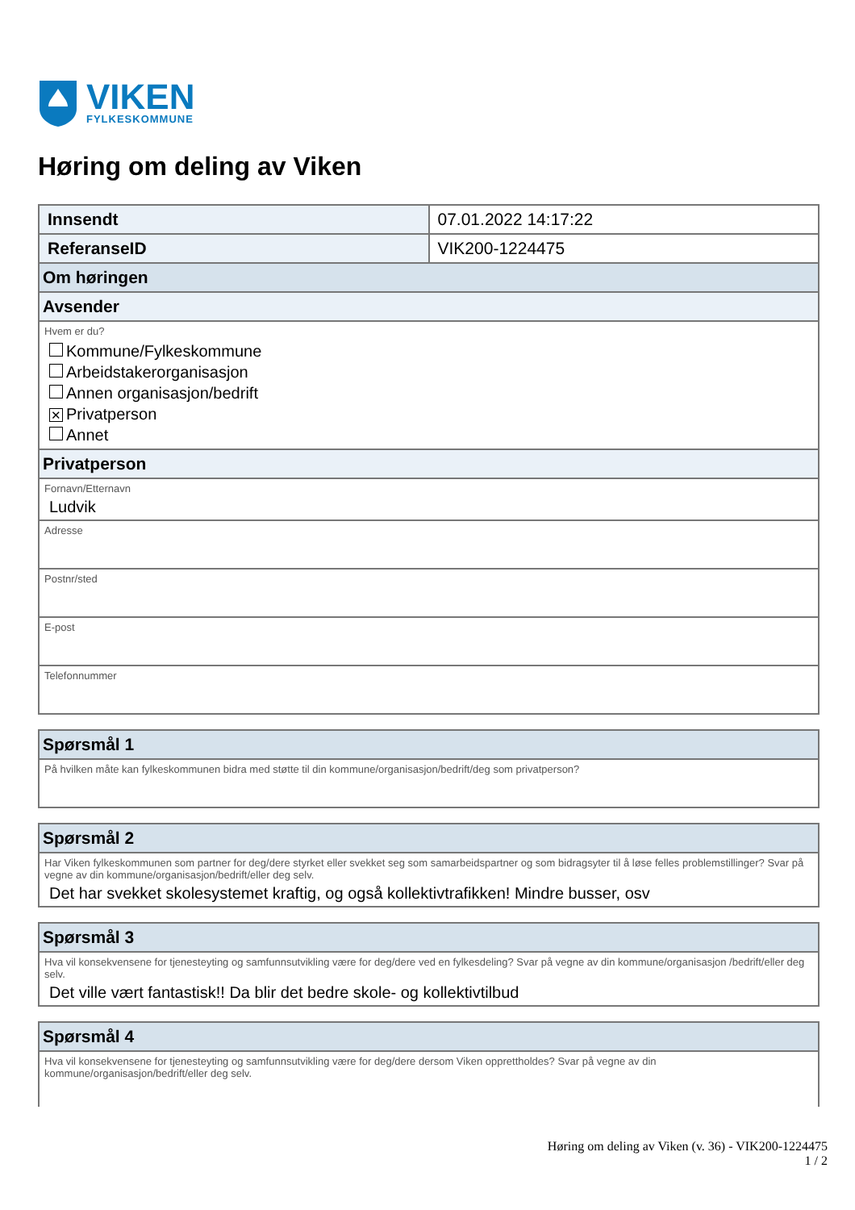VIKEN
FYLKESKOMMUNE
Høring om deling av Viken
| Innsendt | 07.01.2022 14:17:22 |
| ReferanseID | VIK200-1224475 |
| Om høringen | |
| Avsender | |
| Hvem er du? Kommune/Fylkeskommune Arbeidstakerorganisasjon Annen organisasjon/bedrift ✕ Privatperson Annet | |
| Privatperson | |
| Fornavn/Etternavn Ludvik | |
| Adresse | |
| Postnr/sted | |
| E-post | |
| Telefonnummer | |
| Spørsmål 1 |
| På hvilken måte kan fylkeskommunen bidra med støtte til din kommune/organisasjon/bedrift/deg som privatperson? |
| Spørsmål 2 |
| Har Viken fylkeskommunen som partner for deg/dere styrket eller svekket seg som samarbeidspartner og som bidragsyter til å løse felles problemstillinger? Svar på vegne av din kommune/organisasjon/bedrift/eller deg selv. Det har svekket skolesystemet kraftig, og også kollektivtrafikken! Mindre busser, osv |
| Spørsmål 3 |
| Hva vil konsekvensene for tjenesteyting og samfunnsutvikling være for deg/dere ved en fylkesdeling? Svar på vegne av din kommune/organisasjon /bedrift/eller deg selv. Det ville vært fantastisk!! Da blir det bedre skole- og kollektivtilbud |
| Spørsmål 4 |
| Hva vil konsekvensene for tjenesteyting og samfunnsutvikling være for deg/dere dersom Viken opprettholdes? Svar på vegne av din kommune/organisasjon/bedrift/eller deg selv. |
Høring om deling av Viken (v. 36) - VIK200-1224475
1 / 2